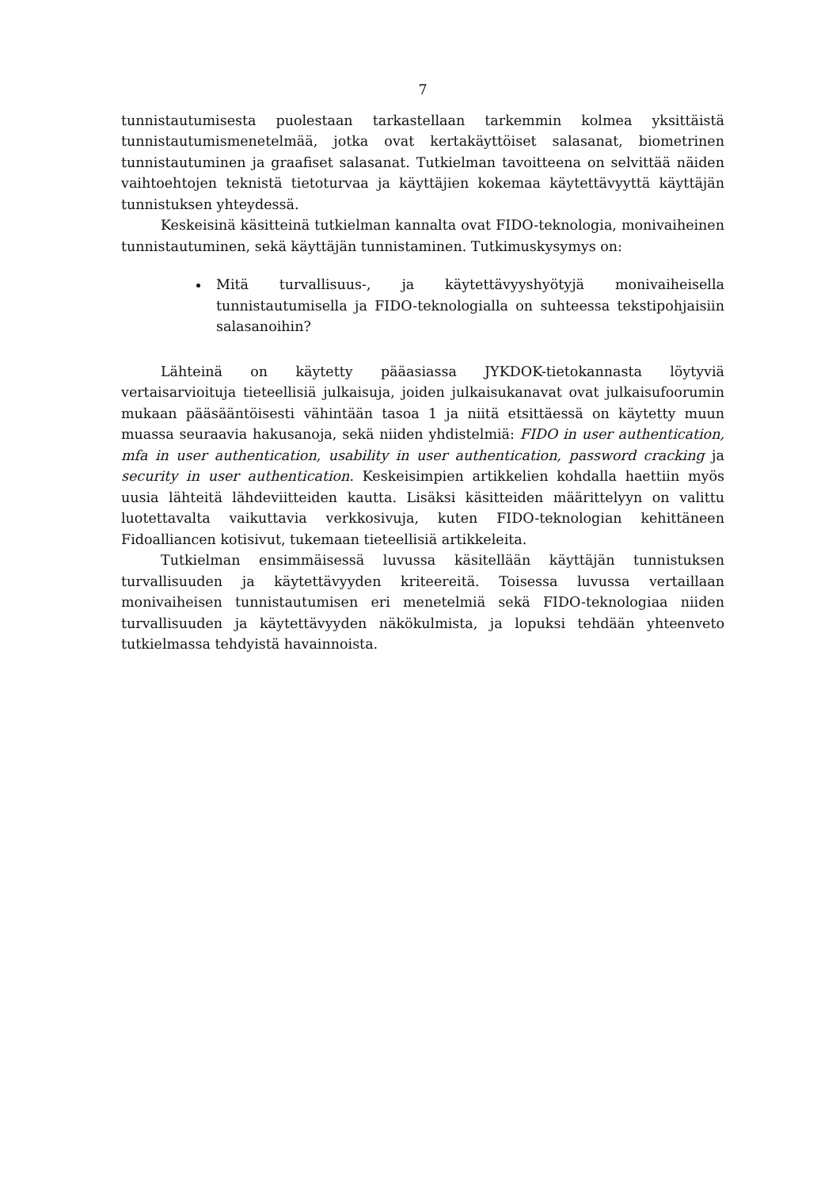7
tunnistautumisesta puolestaan tarkastellaan tarkemmin kolmea yksittäistä tunnistautumismenetelmää, jotka ovat kertakäyttöiset salasanat, biometrinen tunnistautuminen ja graafiset salasanat. Tutkielman tavoitteena on selvittää näiden vaihtoehtojen teknistä tietoturvaa ja käyttäjien kokemaa käytettävyyttä käyttäjän tunnistuksen yhteydessä.
Keskeisinä käsitteinä tutkielman kannalta ovat FIDO-teknologia, monivaiheinen tunnistautuminen, sekä käyttäjän tunnistaminen. Tutkimuskysymys on:
Mitä turvallisuus-, ja käytettävyyshyötyjä monivaiheisella tunnistautumisella ja FIDO-teknologialla on suhteessa tekstipohjaisiin salasanoihin?
Lähteinä on käytetty pääasiassa JYKDOK-tietokannasta löytyviä vertaisarvioituja tieteellisiä julkaisuja, joiden julkaisukanavat ovat julkaisufoorumin mukaan pääsääntöisesti vähintään tasoa 1 ja niitä etsittäessä on käytetty muun muassa seuraavia hakusanoja, sekä niiden yhdistelmiä: FIDO in user authentication, mfa in user authentication, usability in user authentication, password cracking ja security in user authentication. Keskeisimpien artikkelien kohdalla haettiin myös uusia lähteitä lähdeviitteiden kautta. Lisäksi käsitteiden määrittelyyn on valittu luotettavalta vaikuttavia verkkosivuja, kuten FIDO-teknologian kehittäneen Fidoalliancen kotisivut, tukemaan tieteellisiä artikkeleita.
Tutkielman ensimmäisessä luvussa käsitellään käyttäjän tunnistuksen turvallisuuden ja käytettävyyden kriteereitä. Toisessa luvussa vertaillaan monivaiheisen tunnistautumisen eri menetelmiä sekä FIDO-teknologiaa niiden turvallisuuden ja käytettävyyden näkökulmista, ja lopuksi tehdään yhteenveto tutkielmassa tehdyistä havainnoista.